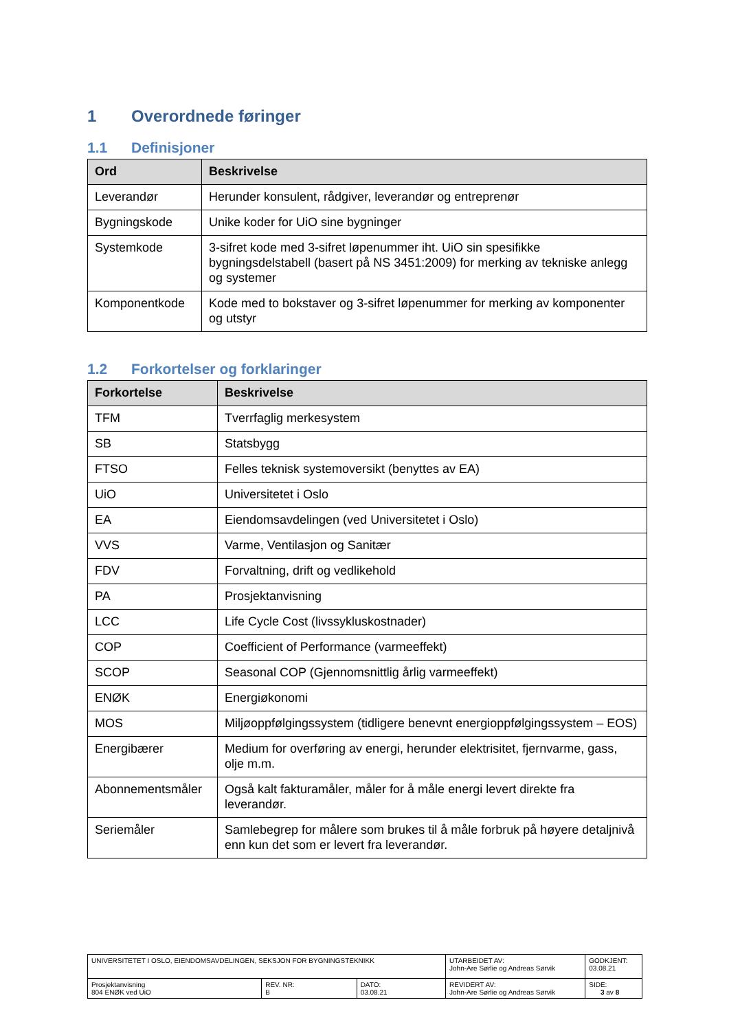1 Overordnede føringer
1.1 Definisjoner
| Ord | Beskrivelse |
| --- | --- |
| Leverandør | Herunder konsulent, rådgiver, leverandør og entreprenør |
| Bygningskode | Unike koder for UiO sine bygninger |
| Systemkode | 3-sifret kode med 3-sifret løpenummer iht. UiO sin spesifikke bygningsdelstabell (basert på NS 3451:2009) for merking av tekniske anlegg og systemer |
| Komponentkode | Kode med to bokstaver og 3-sifret løpenummer for merking av komponenter og utstyr |
1.2 Forkortelser og forklaringer
| Forkortelse | Beskrivelse |
| --- | --- |
| TFM | Tverrfaglig merkesystem |
| SB | Statsbygg |
| FTSO | Felles teknisk systemoversikt (benyttes av EA) |
| UiO | Universitetet i Oslo |
| EA | Eiendomsavdelingen (ved Universitetet i Oslo) |
| VVS | Varme, Ventilasjon og Sanitær |
| FDV | Forvaltning, drift og vedlikehold |
| PA | Prosjektanvisning |
| LCC | Life Cycle Cost (livssykluskostnader) |
| COP | Coefficient of Performance (varmeeffekt) |
| SCOP | Seasonal COP (Gjennomsnittlig årlig varmeeffekt) |
| ENØK | Energiøkonomi |
| MOS | Miljøoppfølgingssystem (tidligere benevnt energioppfølgingssystem – EOS) |
| Energibærer | Medium for overføring av energi, herunder elektrisitet, fjernvarme, gass, olje m.m. |
| Abonnementsmåler | Også kalt fakturamåler, måler for å måle energi levert direkte fra leverandør. |
| Seriemåler | Samlebegrep for målere som brukes til å måle forbruk på høyere detaljnivå enn kun det som er levert fra leverandør. |
| UNIVERSITETET I OSLO, EIENDOMSAVDELINGEN, SEKSJON FOR BYGNINGSTEKNIKK | | | UTARBEIDET AV: John-Are Sørlie og Andreas Sørvik | GODKJENT: 03.08.21 |
| Prosjektanvisning 804 ENØK ved UiO | REV. NR: B | DATO: 03.08.21 | REVIDERT AV: John-Are Sørlie og Andreas Sørvik | SIDE: 3 av 8 |